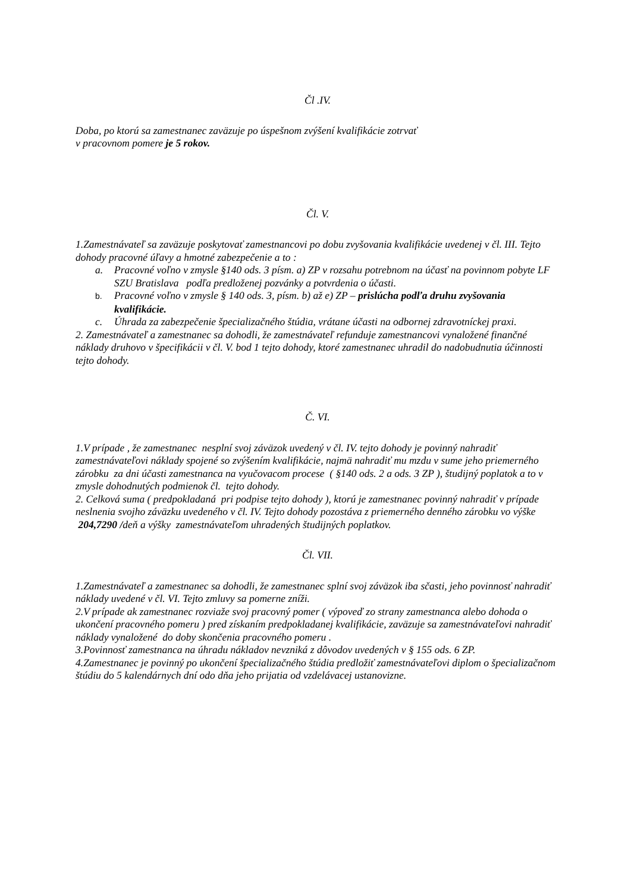Čl .IV.
Doba, po ktorú sa zamestnanec zaväzuje po úspešnom zvýšení kvalifikácie zotrvať
v pracovnom pomere je 5 rokov.
Čl. V.
1.Zamestnávateľ sa zaväzuje poskytovať zamestnancovi po dobu zvyšovania kvalifikácie uvedenej v čl. III. Tejto dohody pracovné úľavy a hmotné zabezpečenie a to :
a. Pracovné voľno v zmysle §140 ods. 3 písm. a) ZP v rozsahu potrebnom na účasť na povinnom pobyte LF SZU Bratislava podľa predloženej pozvánky a potvrdenia o účasti.
b. Pracovné voľno v zmysle § 140 ods. 3, písm. b) až e) ZP – prislúcha podľa druhu zvyšovania kvalifikácie.
c. Úhrada za zabezpečenie špecializačného štúdia, vrátane účasti na odbornej zdravotníckej praxi.
2. Zamestnávateľ a zamestnanec sa dohodli, že zamestnávateľ refunduje zamestnancovi vynaložené finančné náklady druhovo v špecifikácii v čl. V. bod 1 tejto dohody, ktoré zamestnanec uhradil do nadobudnutia účinnosti tejto dohody.
Č. VI.
1.V prípade , že zamestnanec nesplní svoj záväzok uvedený v čl. IV. tejto dohody je povinný nahradiť zamestnávateľovi náklady spojené so zvýšením kvalifikácie, najmä nahradiť mu mzdu v sume jeho priemerného zárobku za dni účasti zamestnanca na vyučovacom procese ( §140 ods. 2 a ods. 3 ZP ), študijný poplatok a to v zmysle dohodnutých podmienok čl. tejto dohody.
2. Celková suma ( predpokladaná pri podpise tejto dohody ), ktorú je zamestnanec povinný nahradiť v prípade neslnenia svojho záväzku uvedeného v čl. IV. Tejto dohody pozostáva z priemerného denného zárobku vo výške 204,7290 /deň a výšky zamestnávateľom uhradených študijných poplatkov.
Čl. VII.
1.Zamestnávateľ a zamestnanec sa dohodli, že zamestnanec splní svoj záväzok iba sčasti, jeho povinnosť nahradiť náklady uvedené v čl. VI. Tejto zmluvy sa pomerne zníži.
2.V prípade ak zamestnanec rozviaže svoj pracovný pomer ( výpoveď zo strany zamestnanca alebo dohoda o ukončení pracovného pomeru ) pred získaním predpokladanej kvalifikácie, zaväzuje sa zamestnávateľovi nahradiť náklady vynaložené do doby skončenia pracovného pomeru .
3.Povinnosť zamestnanca na úhradu nákladov nevzniká z dôvodov uvedených v § 155 ods. 6 ZP.
4.Zamestnanec je povinný po ukončení špecializačného štúdia predložiť zamestnávateľovi diplom o špecializačnom štúdiu do 5 kalendárnych dní odo dňa jeho prijatia od vzdelávacej ustanovizne.